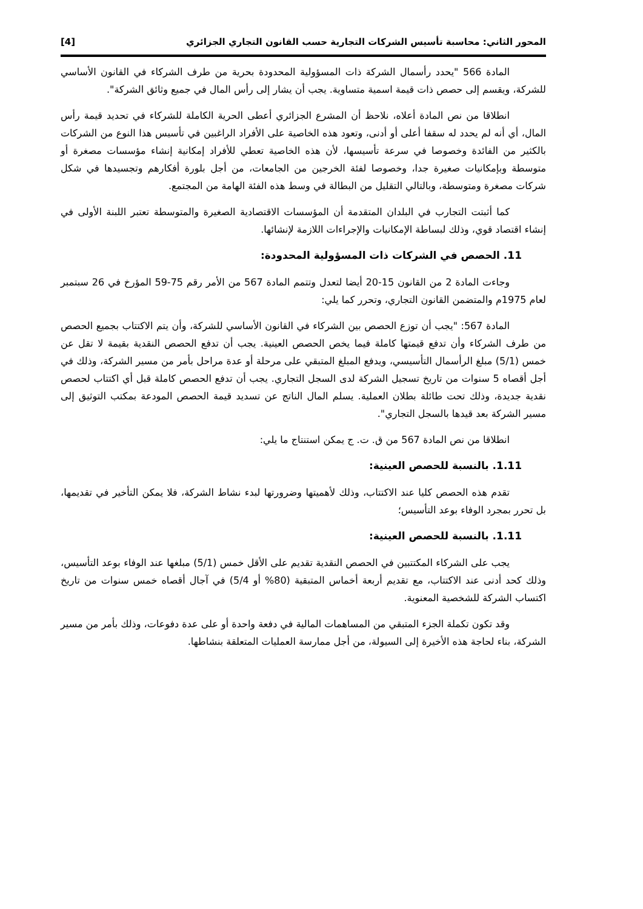المحور الثاني: محاسبة تأسيس الشركات التجارية حسب القانون التجاري الجزائري [4]
المادة 566 "يحدد رأسمال الشركة ذات المسؤولية المحدودة بحرية من طرف الشركاء في القانون الأساسي للشركة، ويقسم إلى حصص ذات قيمة اسمية متساوية. يجب أن يشار إلى رأس المال في جميع وثائق الشركة".
انطلاقا من نص المادة أعلاه، نلاحظ أن المشرع الجزائري أعطى الحرية الكاملة للشركاء في تحديد قيمة رأس المال، أي أنه لم يحدد له سقفا أعلى أو أدنى، وتعود هذه الخاصية على الأفراد الراغبين في تأسيس هذا النوع من الشركات بالكثير من الفائدة وخصوصا في سرعة تأسيسها، لأن هذه الخاصية تعطي للأفراد إمكانية إنشاء مؤسسات مصغرة أو متوسطة وبإمكانيات صغيرة جدا، وخصوصا لفئة الخرجين من الجامعات، من أجل بلورة أفكارهم وتجسيدها في شكل شركات مصغرة ومتوسطة، وبالتالي التقليل من البطالة في وسط هذه الفئة الهامة من المجتمع.
كما أثبتت التجارب في البلدان المتقدمة أن المؤسسات الاقتصادية الصغيرة والمتوسطة تعتبر اللبنة الأولى في إنشاء اقتصاد قوي، وذلك لبساطة الإمكانيات والإجراءات اللازمة لإنشائها.
11. الحصص في الشركات ذات المسؤولية المحدودة:
وجاءت المادة 2 من القانون 15-20 أيضا لتعدل وتتمم المادة 567 من الأمر رقم 75-59 المؤرخ في 26 سبتمبر لعام 1975م والمتضمن القانون التجاري، وتحرر كما يلي:
المادة 567: "يجب أن توزع الحصص بين الشركاء في القانون الأساسي للشركة، وأن يتم الاكتتاب بجميع الحصص من طرف الشركاء وأن تدفع قيمتها كاملة فيما يخص الحصص العينية. يجب أن تدفع الحصص النقدية بقيمة لا تقل عن خمس (5/1) مبلغ الرأسمال التأسيسي، ويدفع المبلغ المتبقي على مرحلة أو عدة مراحل بأمر من مسير الشركة، وذلك في أجل أقصاه 5 سنوات من تاريخ تسجيل الشركة لدى السجل التجاري. يجب أن تدفع الحصص كاملة قبل أي اكتتاب لحصص نقدية جديدة، وذلك تحت طائلة بطلان العملية. يسلم المال الناتج عن تسديد قيمة الحصص المودعة بمكتب التوثيق إلى مسير الشركة بعد قيدها بالسجل التجاري".
انطلاقا من نص المادة 567 من ق. ت. ج يمكن استنتاج ما يلي:
1.11. بالنسبة للحصص العينية:
تقدم هذه الحصص كليا عند الاكتتاب، وذلك لأهميتها وضرورتها لبدء نشاط الشركة، فلا يمكن التأخير في تقديمها، بل تحرر بمجرد الوفاء بوعد التأسيس؛
1.11. بالنسبة للحصص العينية:
يجب على الشركاء المكتتبين في الحصص النقدية تقديم على الأقل خمس (5/1) مبلغها عند الوفاء بوعد التأسيس، وذلك كحد أدنى عند الاكتتاب، مع تقديم أربعة أخماس المتبقية (80% أو 5/4) في آجال أقصاه خمس سنوات من تاريخ اكتساب الشركة للشخصية المعنوية.
وقد تكون تكملة الجزء المتبقي من المساهمات المالية في دفعة واحدة أو على عدة دفوعات، وذلك بأمر من مسير الشركة، بناء لحاجة هذه الأخيرة إلى السيولة، من أجل ممارسة العمليات المتعلقة بنشاطها.